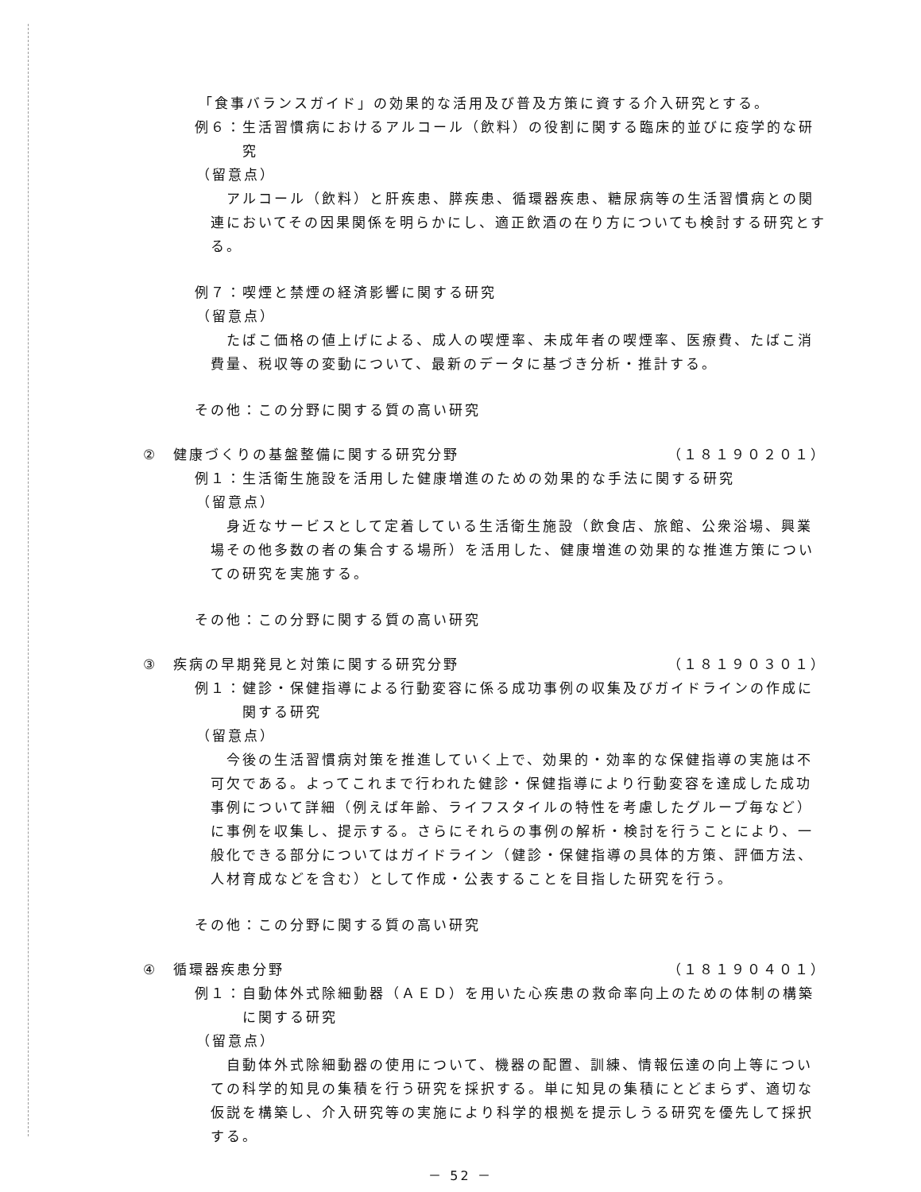「食事バランスガイド」の効果的な活用及び普及方策に資する介入研究とする。
例６：生活習慣病におけるアルコール（飲料）の役割に関する臨床的並びに疫学的な研究
（留意点）
アルコール（飲料）と肝疾患、膵疾患、循環器疾患、糖尿病等の生活習慣病との関連においてその因果関係を明らかにし、適正飲酒の在り方についても検討する研究とする。
例７：喫煙と禁煙の経済影響に関する研究
（留意点）
たばこ価格の値上げによる、成人の喫煙率、未成年者の喫煙率、医療費、たばこ消費量、税収等の変動について、最新のデータに基づき分析・推計する。
その他：この分野に関する質の高い研究
②　健康づくりの基盤整備に関する研究分野 （１８１９０２０１）
例１：生活衛生施設を活用した健康増進のための効果的な手法に関する研究
（留意点）
身近なサービスとして定着している生活衛生施設（飲食店、旅館、公衆浴場、興業場その他多数の者の集合する場所）を活用した、健康増進の効果的な推進方策についての研究を実施する。
その他：この分野に関する質の高い研究
③　疾病の早期発見と対策に関する研究分野 （１８１９０３０１）
例１：健診・保健指導による行動変容に係る成功事例の収集及びガイドラインの作成に関する研究
（留意点）
今後の生活習慣病対策を推進していく上で、効果的・効率的な保健指導の実施は不可欠である。よってこれまで行われた健診・保健指導により行動変容を達成した成功事例について詳細（例えば年齢、ライフスタイルの特性を考慮したグループ毎など）に事例を収集し、提示する。さらにそれらの事例の解析・検討を行うことにより、一般化できる部分についてはガイドライン（健診・保健指導の具体的方策、評価方法、人材育成などを含む）として作成・公表することを目指した研究を行う。
その他：この分野に関する質の高い研究
④　循環器疾患分野 （１８１９０４０１）
例１：自動体外式除細動器（ＡＥＤ）を用いた心疾患の救命率向上のための体制の構築に関する研究
（留意点）
自動体外式除細動器の使用について、機器の配置、訓練、情報伝達の向上等についての科学的知見の集積を行う研究を採択する。単に知見の集積にとどまらず、適切な仮説を構築し、介入研究等の実施により科学的根拠を提示しうる研究を優先して採択する。
－ 52 －